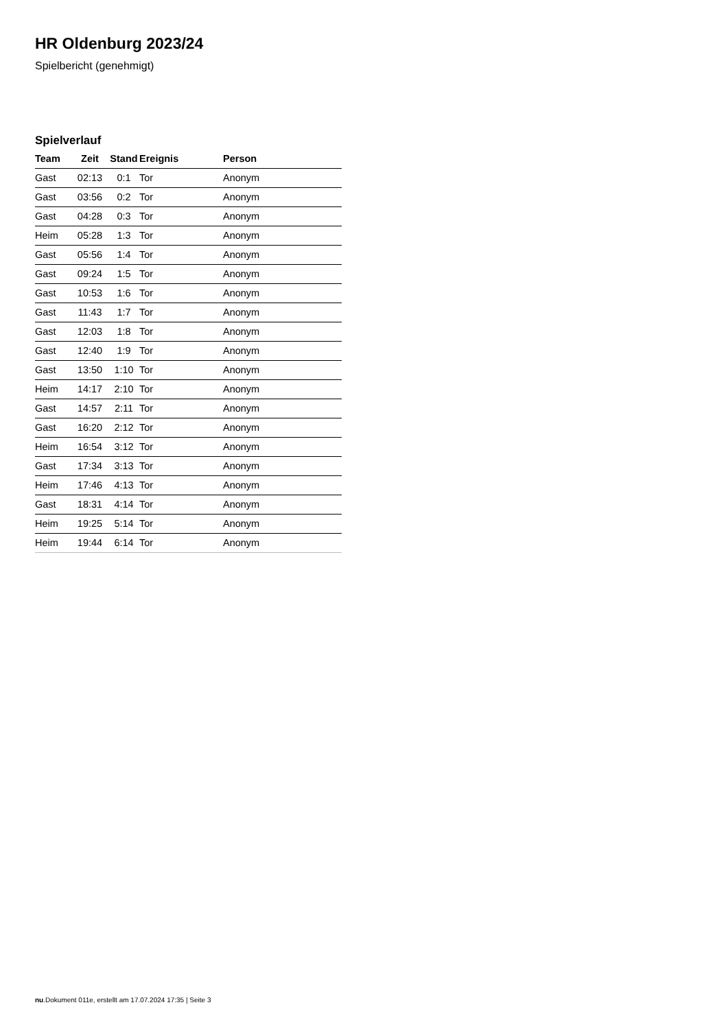HR Oldenburg 2023/24
Spielbericht (genehmigt)
Spielverlauf
| Team | Zeit | Stand | Ereignis | Person |
| --- | --- | --- | --- | --- |
| Gast | 02:13 | 0:1 | Tor | Anonym |
| Gast | 03:56 | 0:2 | Tor | Anonym |
| Gast | 04:28 | 0:3 | Tor | Anonym |
| Heim | 05:28 | 1:3 | Tor | Anonym |
| Gast | 05:56 | 1:4 | Tor | Anonym |
| Gast | 09:24 | 1:5 | Tor | Anonym |
| Gast | 10:53 | 1:6 | Tor | Anonym |
| Gast | 11:43 | 1:7 | Tor | Anonym |
| Gast | 12:03 | 1:8 | Tor | Anonym |
| Gast | 12:40 | 1:9 | Tor | Anonym |
| Gast | 13:50 | 1:10 | Tor | Anonym |
| Heim | 14:17 | 2:10 | Tor | Anonym |
| Gast | 14:57 | 2:11 | Tor | Anonym |
| Gast | 16:20 | 2:12 | Tor | Anonym |
| Heim | 16:54 | 3:12 | Tor | Anonym |
| Gast | 17:34 | 3:13 | Tor | Anonym |
| Heim | 17:46 | 4:13 | Tor | Anonym |
| Gast | 18:31 | 4:14 | Tor | Anonym |
| Heim | 19:25 | 5:14 | Tor | Anonym |
| Heim | 19:44 | 6:14 | Tor | Anonym |
nu.Dokument 011e, erstellt am 17.07.2024 17:35 | Seite 3